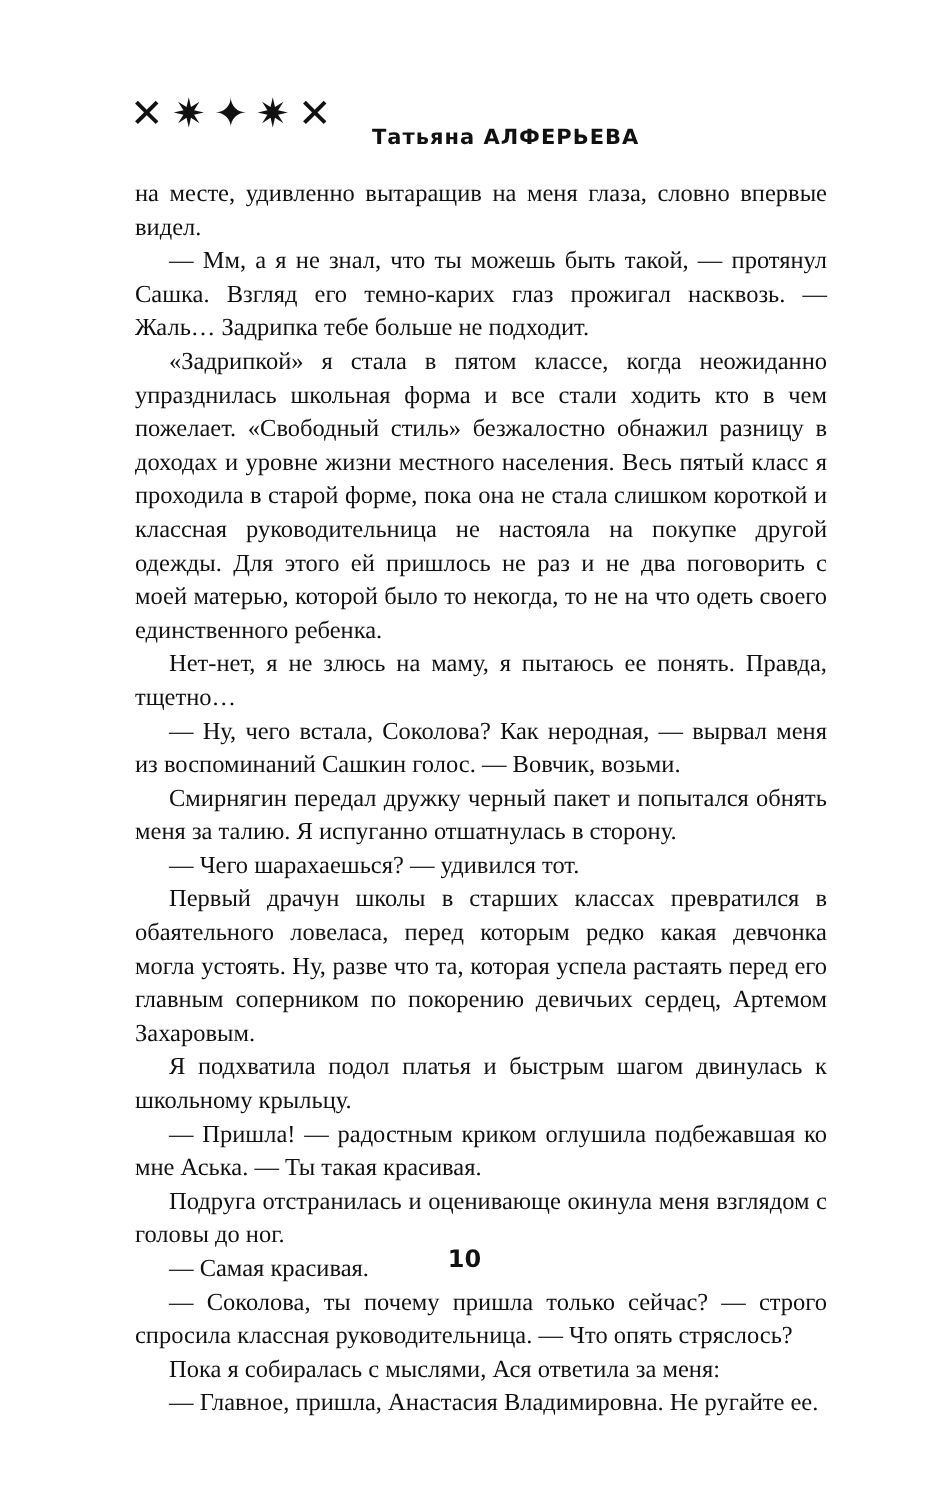✕✷✦✷✕ Татьяна АЛФЕРЬЕВА
на месте, удивленно вытаращив на меня глаза, словно впервые видел.
— Мм, а я не знал, что ты можешь быть такой, — протянул Сашка. Взгляд его темно-карих глаз прожигал насквозь. — Жаль… Задрипка тебе больше не подходит.
«Задрипкой» я стала в пятом классе, когда неожиданно упразднилась школьная форма и все стали ходить кто в чем пожелает. «Свободный стиль» безжалостно обнажил разницу в доходах и уровне жизни местного населения. Весь пятый класс я проходила в старой форме, пока она не стала слишком короткой и классная руководительница не настояла на покупке другой одежды. Для этого ей пришлось не раз и не два поговорить с моей матерью, которой было то некогда, то не на что одеть своего единственного ребенка.
Нет-нет, я не злюсь на маму, я пытаюсь ее понять. Правда, тщетно…
— Ну, чего встала, Соколова? Как неродная, — вырвал меня из воспоминаний Сашкин голос. — Вовчик, возьми.
Смирнягин передал дружку черный пакет и попытался обнять меня за талию. Я испуганно отшатнулась в сторону.
— Чего шарахаешься? — удивился тот.
Первый драчун школы в старших классах превратился в обаятельного ловеласа, перед которым редко какая девчонка могла устоять. Ну, разве что та, которая успела растаять перед его главным соперником по покорению девичьих сердец, Артемом Захаровым.
Я подхватила подол платья и быстрым шагом двинулась к школьному крыльцу.
— Пришла! — радостным криком оглушила подбежавшая ко мне Аська. — Ты такая красивая.
Подруга отстранилась и оценивающе окинула меня взглядом с головы до ног.
— Самая красивая.
— Соколова, ты почему пришла только сейчас? — строго спросила классная руководительница. — Что опять стряслось?
Пока я собиралась с мыслями, Ася ответила за меня:
— Главное, пришла, Анастасия Владимировна. Не ругайте ее.
10